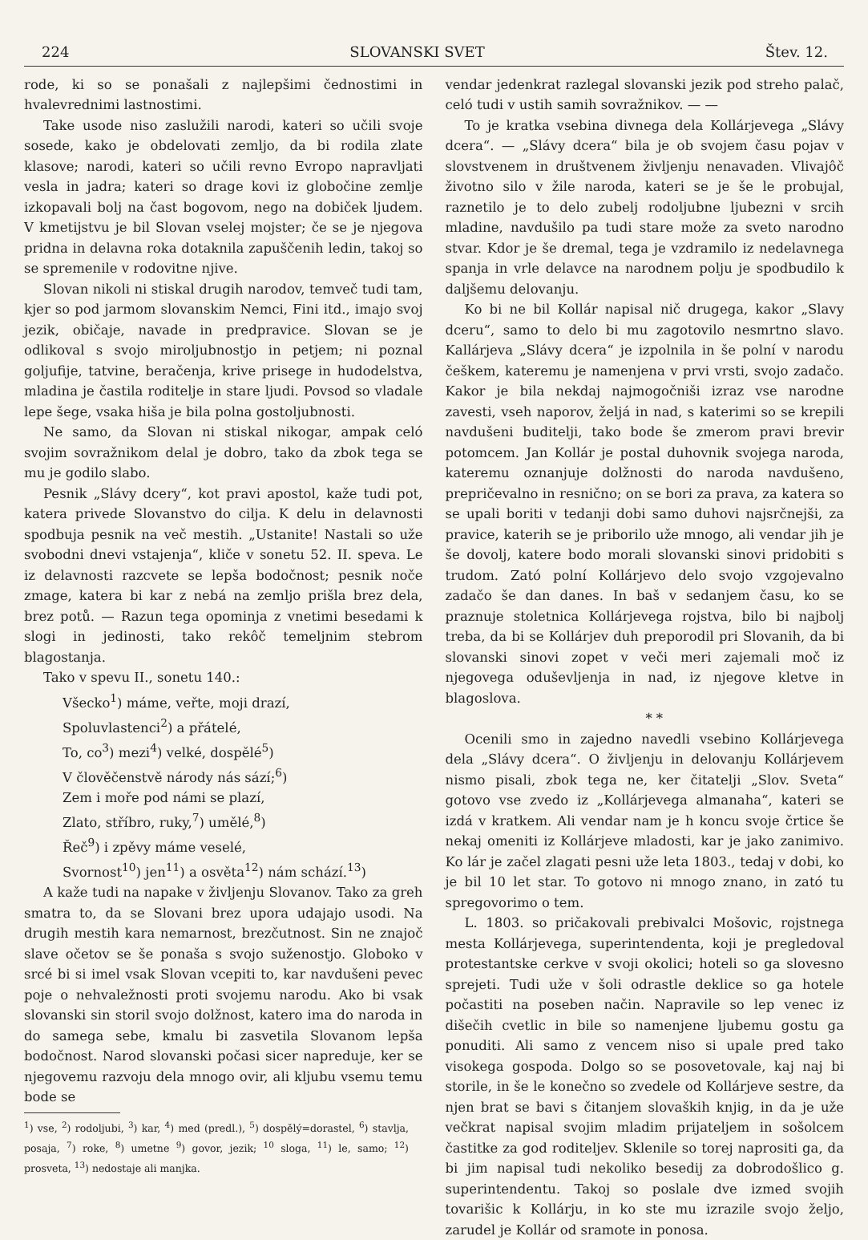224 SLOVANSKI SVET Štev. 12.
rode, ki so se ponašali z najlepšimi čednostimi in hvalevrednimi lastnostimi.
Take usode niso zaslužili narodi, kateri so učili svoje sosede, kako je obdelovati zemljo, da bi rodila zlate klasove; narodi, kateri so učili revno Evropo napravljati vesla in jadra; kateri so drage kovi iz globočine zemlje izkopavali bolj na čast bogovom, nego na dobiček ljudem. V kmetijstvu je bil Slovan vselej mojster; če se je njegova pridna in delavna roka dotaknila zapuščenih ledin, takoj so se spremenile v rodovitne njive.
Slovan nikoli ni stiskal drugih narodov, temveč tudi tam, kjer so pod jarmom slovanskim Nemci, Fini itd., imajo svoj jezik, običaje, navade in predpravice. Slovan se je odlikoval s svojo miroljubnostjo in petjem; ni poznal goljufije, tatvine, beračenja, krive prisege in hudodelstva, mladina je častila roditelje in stare ljudi. Povsod so vladale lepe šege, vsaka hiša je bila polna gostoljubnosti.
Ne samo, da Slovan ni stiskal nikogar, ampak celó svojim sovražnikom delal je dobro, tako da zbok tega se mu je godilo slabo.
Pesnik „Slávy dcery“, kot pravi apostol, kaže tudi pot, katera privede Slovanstvo do cilja. K delu in delavnosti spodbuja pesnik na več mestih. „Ustanite! Nastali so uže svobodni dnevi vstajenja“, kliče v sonetu 52. II. speva. Le iz delavnosti razcvete se lepša bodočnost; pesnik noče zmage, katera bi kar z nebá na zemljo prišla brez dela, brez potů. — Razun tega opominja z vnetimi besedami k slogi in jedinosti, tako rekôč temeljnim stebrom blagostanja.
Tako v spevu II., sonetu 140.:
Všecko<sup>1</sup>) máme, veřte, moji drazí,
Spoluvlastenci<sup>2</sup>) a přátelé,
To, co<sup>3</sup>) mezi<sup>4</sup>) velké, dospělé<sup>5</sup>)
V člověčenstvě národy nás sází;<sup>6</sup>)
Zem i moře pod námi se plazí,
Zlato, stříbro, ruky,<sup>7</sup>) umělé,<sup>8</sup>)
Řeč<sup>9</sup>) i zpěvy máme veselé,
Svornost<sup>10</sup>) jen<sup>11</sup>) a osvěta<sup>12</sup>) nám schází.<sup>13</sup>)
A kaže tudi na napake v življenju Slovanov. Tako za greh smatra to, da se Slovani brez upora udajajo usodi. Na drugih mestih kara nemarnost, brezčutnost. Sin ne znajoč slave očetov se še ponaša s svojo suženostjo. Globoko v srcé bi si imel vsak Slovan vcepiti to, kar navdušeni pevec poje o nehvaležnosti proti svojemu narodu. Ako bi vsak slovanski sin storil svojo dolžnost, katero ima do naroda in do samega sebe, kmalu bi zasvetila Slovanom lepša bodočnost. Narod slovanski počasi sicer napreduje, ker se njegovemu razvoju dela mnogo ovir, ali kljubu vsemu temu bode se
<sup>1</sup>) vse, <sup>2</sup>) rodoljubi, <sup>3</sup>) kar, <sup>4</sup>) med (predl.), <sup>5</sup>) dospělý=dorastel, <sup>6</sup>) stavlja, posaja, <sup>7</sup>) roke, <sup>8</sup>) umetne <sup>9</sup>) govor, jezik; <sup>10</sup> sloga, <sup>11</sup>) le, samo; <sup>12</sup>) prosveta, <sup>13</sup>) nedostaje ali manjka.
vendar jedenkrat razlegal slovanski jezik pod streho palač, celó tudi v ustih samih sovražnikov. — —
To je kratka vsebina divnega dela Kollárjevega „Slávy dcera“. — „Slávy dcera“ bila je ob svojem času pojav v slovstvenem in društvenem življenju nenavaden. Vlivajôč životno silo v žile naroda, kateri se je še le probujal, raznetilo je to delo zubelj rodoljubne ljubezni v srcih mladine, navdušilo pa tudi stare može za sveto narodno stvar. Kdor je še dremal, tega je vzdramilo iz nedelavnega spanja in vrle delavce na narodnem polju je spodbudilo k daljšemu delovanju.
Ko bi ne bil Kollár napisal nič drugega, kakor „Slavy dceru“, samo to delo bi mu zagotovilo nesmrtno slavo. Kallárjeva „Slávy dcera“ je izpolnila in še polní v narodu češkem, kateremu je namenjena v prvi vrsti, svojo zadačo. Kakor je bila nekdaj najmogočniši izraz vse narodne zavesti, vseh naporov, željá in nad, s katerimi so se krepili navdušeni buditelji, tako bode še zmerom pravi brevir potomcem. Jan Kollár je postal duhovnik svojega naroda, kateremu oznanjuje dolžnosti do naroda navdušeno, prepričevalno in resnično; on se bori za prava, za katera so se upali boriti v tedanji dobi samo duhovi najsrčnejši, za pravice, katerih se je priborilo uže mnogo, ali vendar jih je še dovolj, katere bodo morali slovanski sinovi pridobiti s trudom. Zató polní Kollárjevo delo svojo vzgojevalno zadačo še dan danes. In baš v sedanjem času, ko se praznuje stoletnica Kollárjevega rojstva, bilo bi najbolj treba, da bi se Kollárjev duh preporodil pri Slovanih, da bi slovanski sinovi zopet v veči meri zajemali moč iz njegovega odušev­ljenja in nad, iz njegove kletve in blagoslova.
* *
Ocenili smo in zajedno navedli vsebino Kollárjevega dela „Slávy dcera“. O življenju in delovanju Kollárjevem nismo pisali, zbok tega ne, ker čitatelji „Slov. Sveta“ gotovo vse zvedo iz „Kollárjevega almanaha“, kateri se izdá v kratkem. Ali vendar nam je h koncu svoje črtice še nekaj omeniti iz Kollárjeve mladosti, kar je jako zanimivo. Ko lár je začel zlagati pesni uže leta 1803., tedaj v dobi, ko je bil 10 let star. To gotovo ni mnogo znano, in zató tu spregovorimo o tem.
L. 1803. so pričakovali prebivalci Mošovic, rojstnega mesta Kollárjevega, superintendenta, koji je pregledoval protestantske cerkve v svoji okolici; hoteli so ga slovesno sprejeti. Tudi uže v šoli odrastle deklice so ga hotele počastiti na poseben način. Napravile so lep venec iz dišečih cvetlic in bile so namenjene ljubemu gostu ga ponuditi. Ali samo z vencem niso si upale pred tako visokega gospoda. Dolgo so se posovetovale, kaj naj bi storile, in še le konečno so zvedele od Kollárjeve sestre, da njen brat se bavi s čitanjem slovaških knjig, in da je uže večkrat napisal svojim mladim prijateljem in sošolcem častitke za god roditeljev. Sklenile so torej naprositi ga, da bi jim napisal tudi nekoliko besedij za dobrodošlico g. superintendentu. Takoj so poslale dve izmed svojih tovarišic k Kollárju, in ko ste mu izrazile svojo željo, zarudel je Kollár od sramote in ponosa.